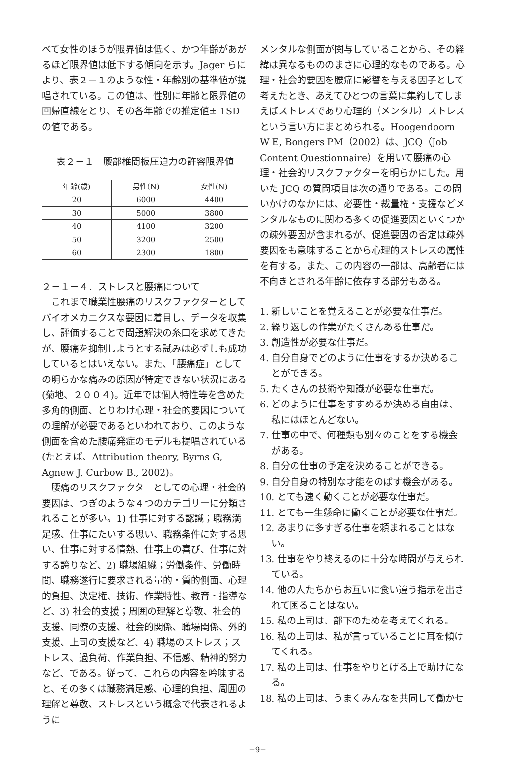べて女性のほうが限界値は低く、かつ年齢があがるほど限界値は低下する傾向を示す。Jager らにより、表２－１のような性・年齢別の基準値が提唱されている。この値は、性別に年齢と限界値の回帰直線をとり、その各年齢での推定値± 1SD の値である。
表２－１　腰部椎間板圧迫力の許容限界値
| 年齢(歳) | 男性(N) | 女性(N) |
| --- | --- | --- |
| 20 | 6000 | 4400 |
| 30 | 5000 | 3800 |
| 40 | 4100 | 3200 |
| 50 | 3200 | 2500 |
| 60 | 2300 | 1800 |
２－１－４．ストレスと腰痛について
　これまで職業性腰痛のリスクファクターとしてバイオメカニクスな要因に着目し、データを収集し、評価することで問題解決の糸口を求めてきたが、腰痛を抑制しようとする試みは必ずしも成功しているとはいえない。また、「腰痛症」としての明らかな痛みの原因が特定できない状況にある(菊地、２００４)。近年では個人特性等を含めた多角的側面、とりわけ心理・社会的要因についての理解が必要であるといわれており、このような側面を含めた腰痛発症のモデルも提唱されている(たとえば、Attribution theory, Byrns G, Agnew J, Curbow B., 2002)。
　腰痛のリスクファクターとしての心理・社会的要因は、つぎのような４つのカテゴリーに分類されることが多い。1) 仕事に対する認識；職務満足感、仕事にたいする思い、職務条件に対する思い、仕事に対する情熱、仕事上の喜び、仕事に対する誇りなど、2) 職場組織；労働条件、労働時間、職務遂行に要求される量的・質的側面、心理的負担、決定権、技術、作業特性、教育・指導など、3) 社会的支援；周囲の理解と尊敬、社会的支援、同僚の支援、社会的関係、職場関係、外的支援、上司の支援など、4) 職場のストレス；ストレス、過負荷、作業負担、不信感、精神的努力など、である。従って、これらの内容を吟味すると、その多くは職務満足感、心理的負担、周囲の理解と尊敬、ストレスという概念で代表されるように
メンタルな側面が関与していることから、その経緯は異なるもののまさに心理的なものである。心理・社会的要因を腰痛に影響を与える因子として考えたとき、あえてひとつの言葉に集約してしまえばストレスであり心理的（メンタル）ストレスという言い方にまとめられる。Hoogendoorn W E, Bongers PM（2002）は、JCQ（Job Content Questionnaire）を用いて腰痛の心理・社会的リスクファクターを明らかにした。用いた JCQ の質問項目は次の通りである。この問いかけのなかには、必要性・裁量権・支援などメンタルなものに関わる多くの促進要因といくつかの疎外要因が含まれるが、促進要因の否定は疎外要因をも意味することから心理的ストレスの属性を有する。また、この内容の一部は、高齢者には不向きとされる年齢に依存する部分もある。
1. 新しいことを覚えることが必要な仕事だ。
2. 繰り返しの作業がたくさんある仕事だ。
3. 創造性が必要な仕事だ。
4. 自分自身でどのように仕事をするか決めることができる。
5. たくさんの技術や知識が必要な仕事だ。
6. どのように仕事をすすめるか決める自由は、私にはほとんどない。
7. 仕事の中で、何種類も別々のことをする機会がある。
8. 自分の仕事の予定を決めることができる。
9. 自分自身の特別な才能をのばす機会がある。
10. とても速く動くことが必要な仕事だ。
11. とても一生懸命に働くことが必要な仕事だ。
12. あまりに多すぎる仕事を頼まれることはない。
13. 仕事をやり終えるのに十分な時間が与えられている。
14. 他の人たちからお互いに食い違う指示を出されて困ることはない。
15. 私の上司は、部下のためを考えてくれる。
16. 私の上司は、私が言っていることに耳を傾けてくれる。
17. 私の上司は、仕事をやりとげる上で助けになる。
18. 私の上司は、うまくみんなを共同して働かせ
−9−